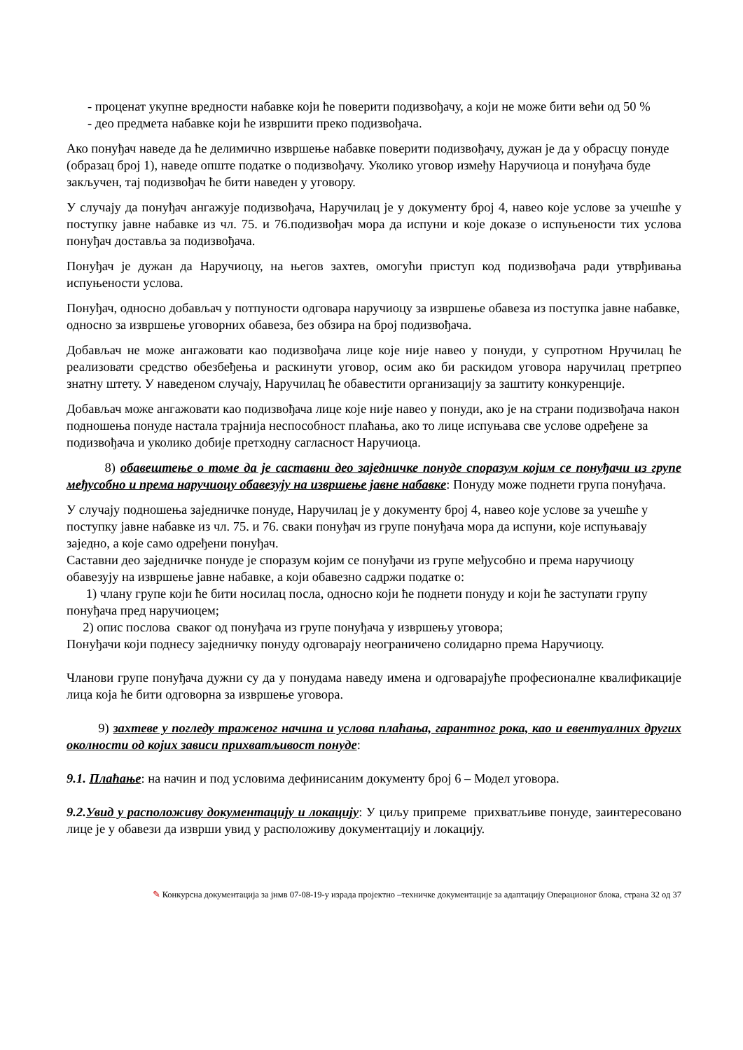- проценат укупне вредности набавке који ће поверити подизвођачу, а који не може бити већи од 50 %
- део предмета набавке који ће извршити преко подизвођача.
Ако понуђач наведе да ће делимично извршење набавке поверити подизвођачу, дужан је да у обрасцу понуде (образац број 1), наведе опште податке о подизвођачу. Уколико уговор између Наручиоца и понуђача буде закључен, тај подизвођач ће бити наведен у уговору.
У случају да понуђач ангажује подизвођача, Наручилац је у документу број 4, навео које услове за учешће у поступку јавне набавке из чл. 75. и 76.подизвођач мора да испуни и које доказе о испуњености тих услова понуђач доставља за подизвођача.
Понуђач је дужан да Наручиоцу, на његов захтев, омогући приступ код подизвођача ради утврђивања испуњености услова.
Понуђач, односно добављач у потпуности одговара наручиоцу за извршење обавеза из поступка јавне набавке, односно за извршење уговорних обавеза, без обзира на број подизвођача.
Добављач не може ангажовати као подизвођача лице које није навео у понуди, у супротном Нручилац ће реализовати средство обезбеђења и раскинути уговор, осим ако би раскидом уговора наручилац претрпео знатну штету. У наведеном случају, Наручилац ће обавестити организацију за заштиту конкуренције.
Добављач може ангажовати као подизвођача лице које није навео у понуди, ако је на страни подизвођача након подношења понуде настала трајнија неспособност плаћања, ако то лице испуњава све услове одређене за подизвођача и уколико добије претходну сагласност Наручиоца.
8) обавештење о томе да је саставни део заједничке понуде споразум којим се понуђачи из групе међусобно и према наручиоцу обавезују на извршење јавне набавке: Понуду може поднети група понуђача.
У случају подношења заједничке понуде, Наручилац је у документу број 4, навео које услове за учешће у поступку јавне набавке из чл. 75. и 76. сваки понуђач из групе понуђача мора да испуни, које испуњавају заједно, а које само одређени понуђач.
Саставни део заједничке понуде је споразум којим се понуђачи из групе међусобно и према наручиоцу обавезују на извршење јавне набавке, а који обавезно садржи податке о:
1) члану групе који ће бити носилац посла, односно који ће поднети понуду и који ће заступати групу понуђача пред наручиоцем;
2) опис послова сваког од понуђача из групе понуђача у извршењу уговора;
Понуђачи који поднесу заједничку понуду одговарају неограничено солидарно према Наручиоцу.
Чланови групе понуђача дужни су да у понудама наведу имена и одговарајуће професионалне квалификације лица која ће бити одговорна за извршење уговора.
9) захтеве у погледу траженог начина и услова плаћања, гарантног рока, као и евентуалних других околности од којих зависи прихватљивост понуде:
9.1. Плаћање: на начин и под условима дефинисаним документу број 6 – Модел уговора.
9.2. Увид у расположиву документацију и локацију: У циљу припреме прихватљиве понуде, заинтересовано лице је у обавези да изврши увид у расположиву документацију и локацију.
✎ Конкурсна документација за јнмв 07-08-19-у израда пројектно –техничке документације за адаптацију Операционог блока, страна 32 од 37